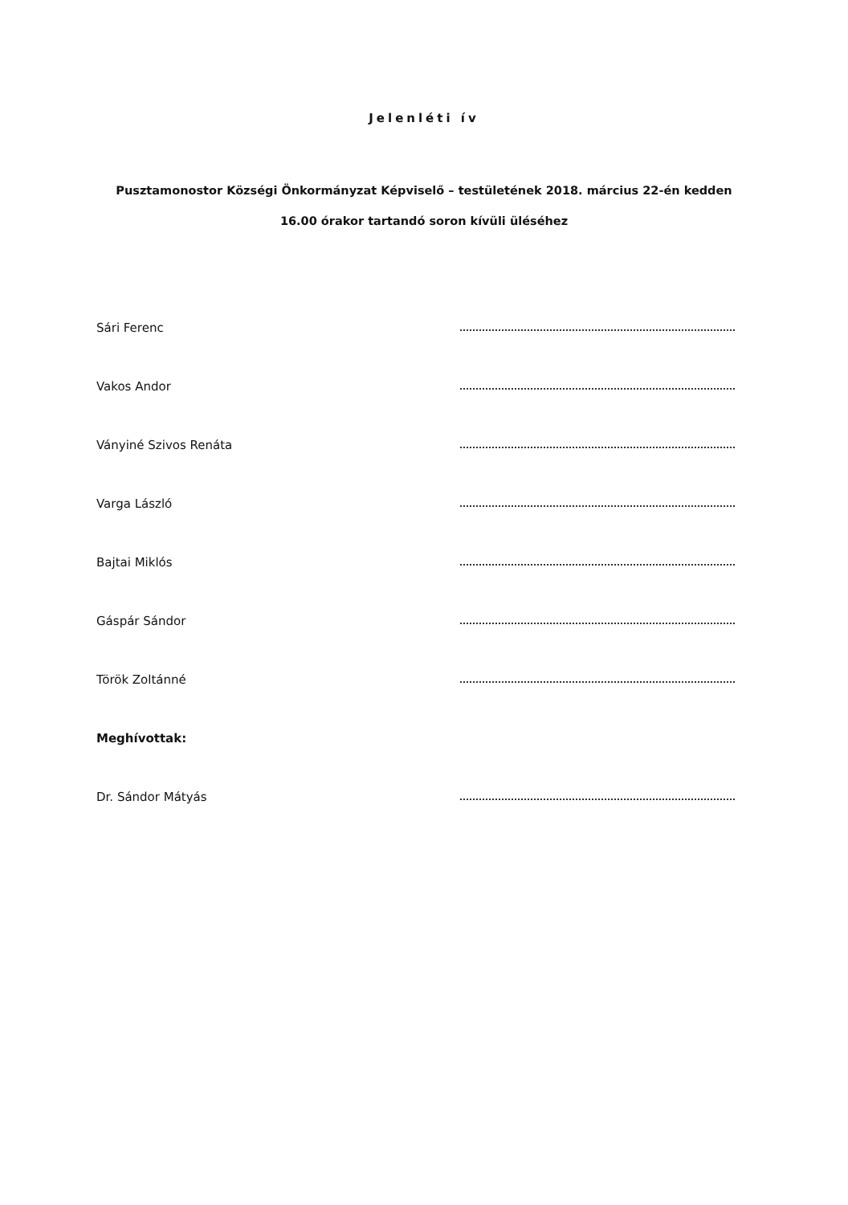Jelenléti ív
Pusztamonostor Községi Önkormányzat Képviselő – testületének 2018. március 22-én kedden
16.00 órakor tartandó soron kívüli üléséhez
Sári Ferenc
Vakos Andor
Ványiné Szivos Renáta
Varga László
Bajtai Miklós
Gáspár Sándor
Török Zoltánné
Meghívottak:
Dr. Sándor Mátyás